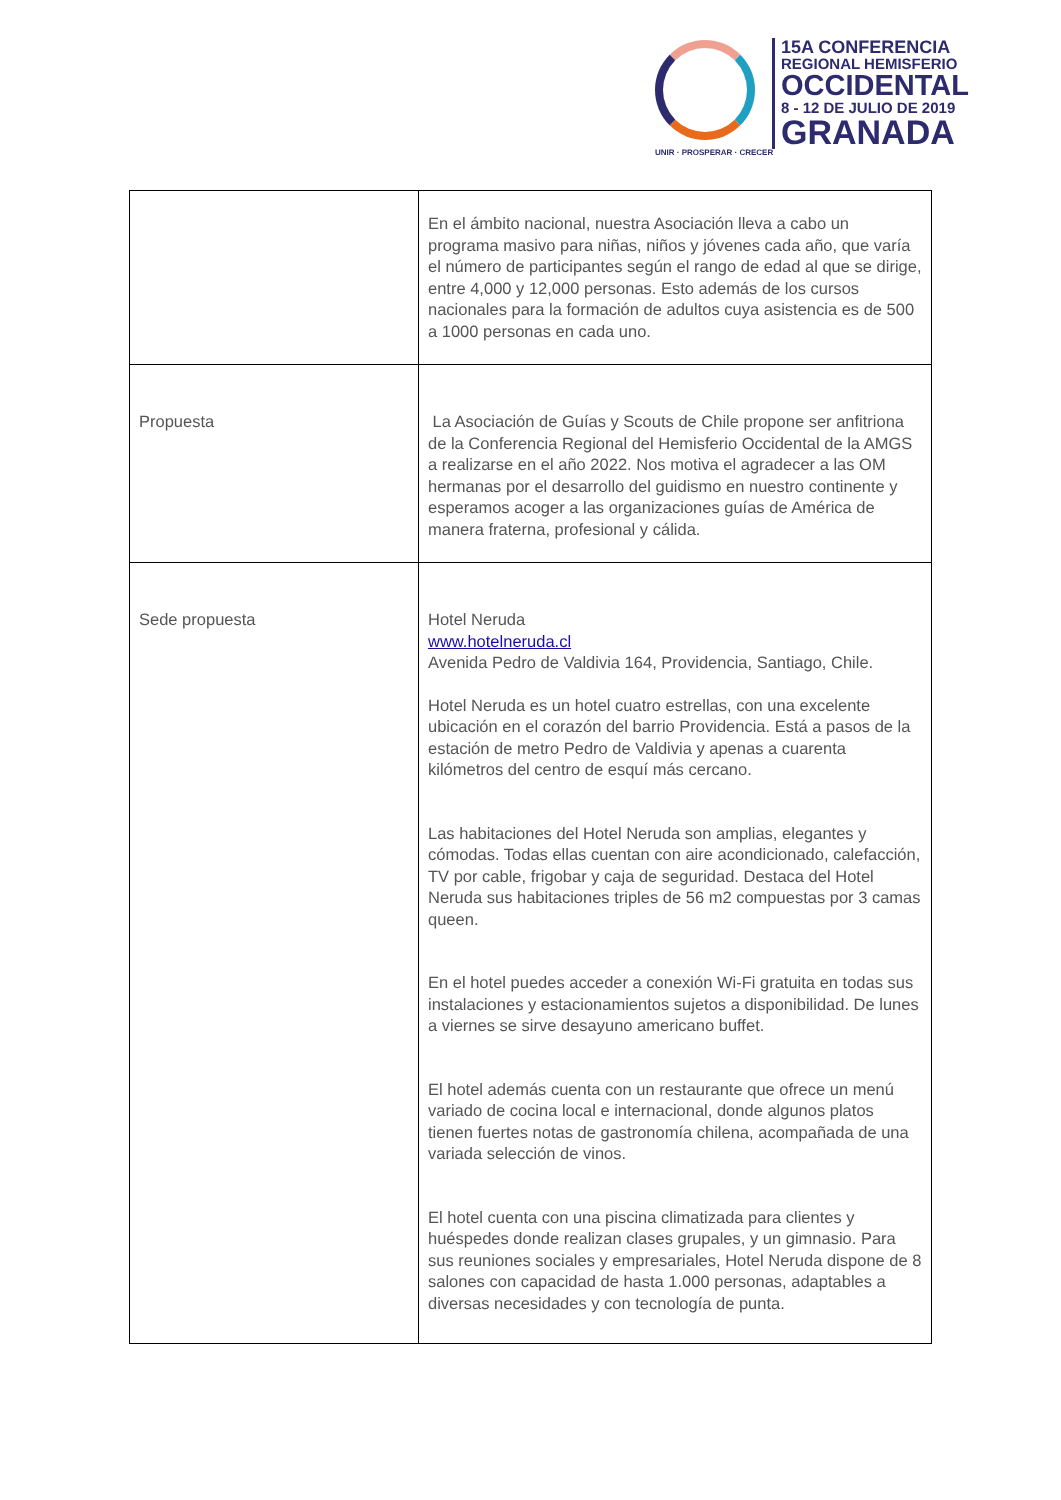UNIR · PROSPERAR · CRECER
15A CONFERENCIA
REGIONAL HEMISFERIO
OCCIDENTAL
8 - 12 DE JULIO DE 2019
GRANADA
| | En el ámbito nacional, nuestra Asociación lleva a cabo un programa masivo para niñas, niños y jóvenes cada año, que varía el número de participantes según el rango de edad al que se dirige, entre 4,000 y 12,000 personas. Esto además de los cursos nacionales para la formación de adultos cuya asistencia es de 500 a 1000 personas en cada uno. |
| Propuesta | La Asociación de Guías y Scouts de Chile propone ser anfitriona de la Conferencia Regional del Hemisferio Occidental de la AMGS a realizarse en el año 2022. Nos motiva el agradecer a las OM hermanas por el desarrollo del guidismo en nuestro continente y esperamos acoger a las organizaciones guías de América de manera fraterna, profesional y cálida. |
| Sede propuesta | Hotel Neruda www.hotelneruda.cl Avenida Pedro de Valdivia 164, Providencia, Santiago, Chile. Hotel Neruda es un hotel cuatro estrellas, con una excelente ubicación en el corazón del barrio Providencia. Está a pasos de la estación de metro Pedro de Valdivia y apenas a cuarenta kilómetros del centro de esquí más cercano. Las habitaciones del Hotel Neruda son amplias, elegantes y cómodas. Todas ellas cuentan con aire acondicionado, calefacción, TV por cable, frigobar y caja de seguridad. Destaca del Hotel Neruda sus habitaciones triples de 56 m2 compuestas por 3 camas queen. En el hotel puedes acceder a conexión Wi-Fi gratuita en todas sus instalaciones y estacionamientos sujetos a disponibilidad. De lunes a viernes se sirve desayuno americano buffet. El hotel además cuenta con un restaurante que ofrece un menú variado de cocina local e internacional, donde algunos platos tienen fuertes notas de gastronomía chilena, acompañada de una variada selección de vinos. El hotel cuenta con una piscina climatizada para clientes y huéspedes donde realizan clases grupales, y un gimnasio. Para sus reuniones sociales y empresariales, Hotel Neruda dispone de 8 salones con capacidad de hasta 1.000 personas, adaptables a diversas necesidades y con tecnología de punta. |